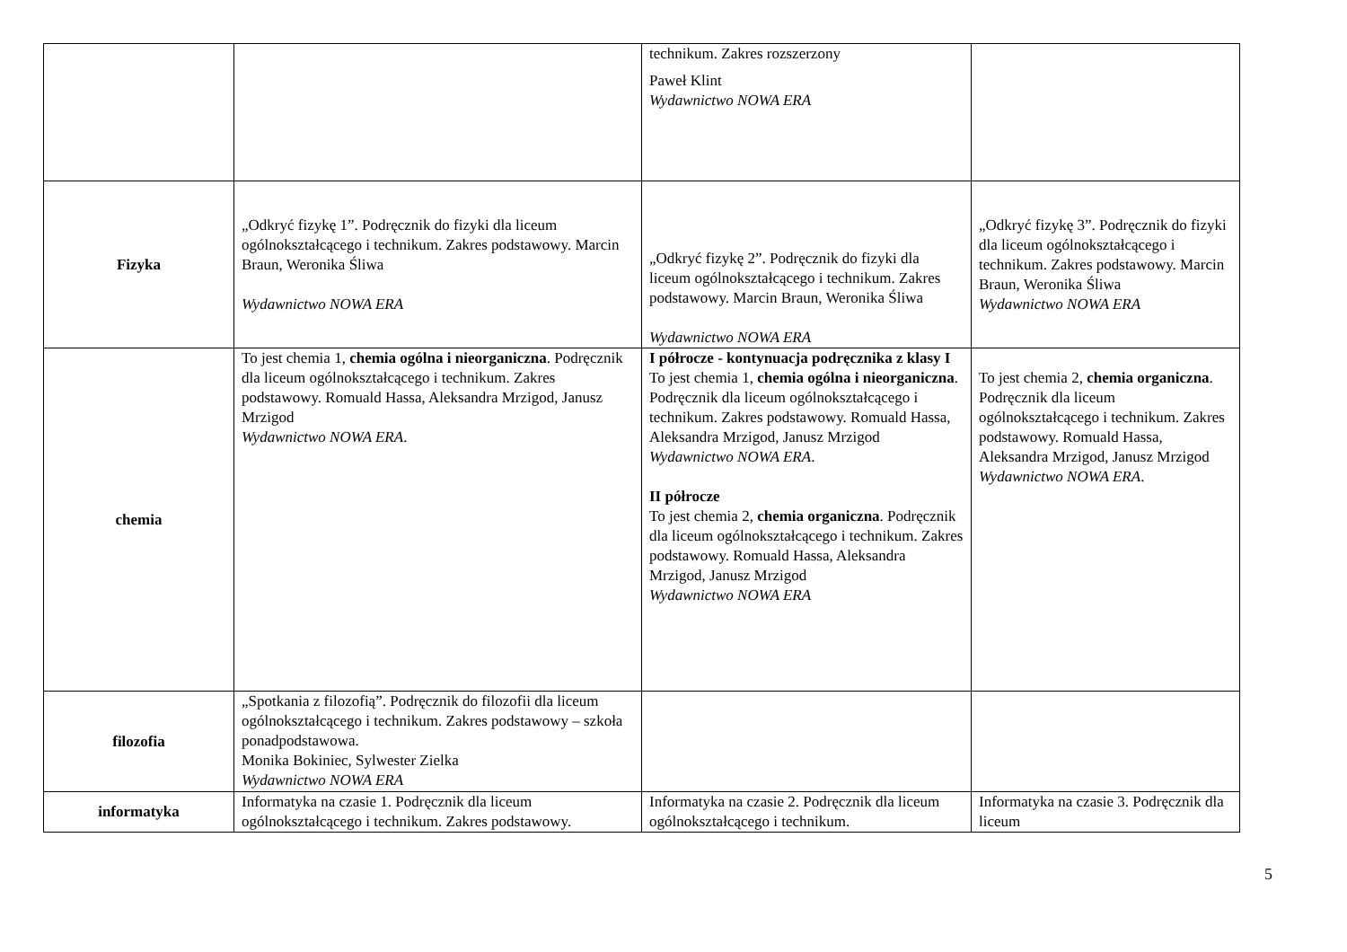| | | technikum. Zakres rozszerzony Paweł Klint Wydawnictwo NOWA ERA | |
| Fizyka | „Odkryć fizykę 1”. Podręcznik do fizyki dla liceum ogólnokształcącego i technikum. Zakres podstawowy. Marcin Braun, Weronika Śliwa Wydawnictwo NOWA ERA | „Odkryć fizykę 2”. Podręcznik do fizyki dla liceum ogólnokształcącego i technikum. Zakres podstawowy. Marcin Braun, Weronika Śliwa Wydawnictwo NOWA ERA | „Odkryć fizykę 3”. Podręcznik do fizyki dla liceum ogólnokształcącego i technikum. Zakres podstawowy. Marcin Braun, Weronika Śliwa Wydawnictwo NOWA ERA |
| chemia | To jest chemia 1, chemia ogólna i nieorganiczna . Podręcznik dla liceum ogólnokształcącego i technikum. Zakres podstawowy. Romuald Hassa, Aleksandra Mrzigod, Janusz Mrzigod Wydawnictwo NOWA ERA . | I półrocze - kontynuacja podręcznika z klasy I To jest chemia 1, chemia ogólna i nieorganiczna . Podręcznik dla liceum ogólnokształcącego i technikum. Zakres podstawowy. Romuald Hassa, Aleksandra Mrzigod, Janusz Mrzigod Wydawnictwo NOWA ERA . II półrocze To jest chemia 2, chemia organiczna . Podręcznik dla liceum ogólnokształcącego i technikum. Zakres podstawowy. Romuald Hassa, Aleksandra Mrzigod, Janusz Mrzigod Wydawnictwo NOWA ERA | To jest chemia 2, chemia organiczna . Podręcznik dla liceum ogólnokształcącego i technikum. Zakres podstawowy. Romuald Hassa, Aleksandra Mrzigod, Janusz Mrzigod Wydawnictwo NOWA ERA . |
| filozofia | „Spotkania z filozofią”. Podręcznik do filozofii dla liceum ogólnokształcącego i technikum. Zakres podstawowy – szkoła ponadpodstawowa. Monika Bokiniec, Sylwester Zielka Wydawnictwo NOWA ERA | | |
| informatyka | Informatyka na czasie 1. Podręcznik dla liceum ogólnokształcącego i technikum. Zakres podstawowy. | Informatyka na czasie 2. Podręcznik dla liceum ogólnokształcącego i technikum. | Informatyka na czasie 3. Podręcznik dla liceum |
5